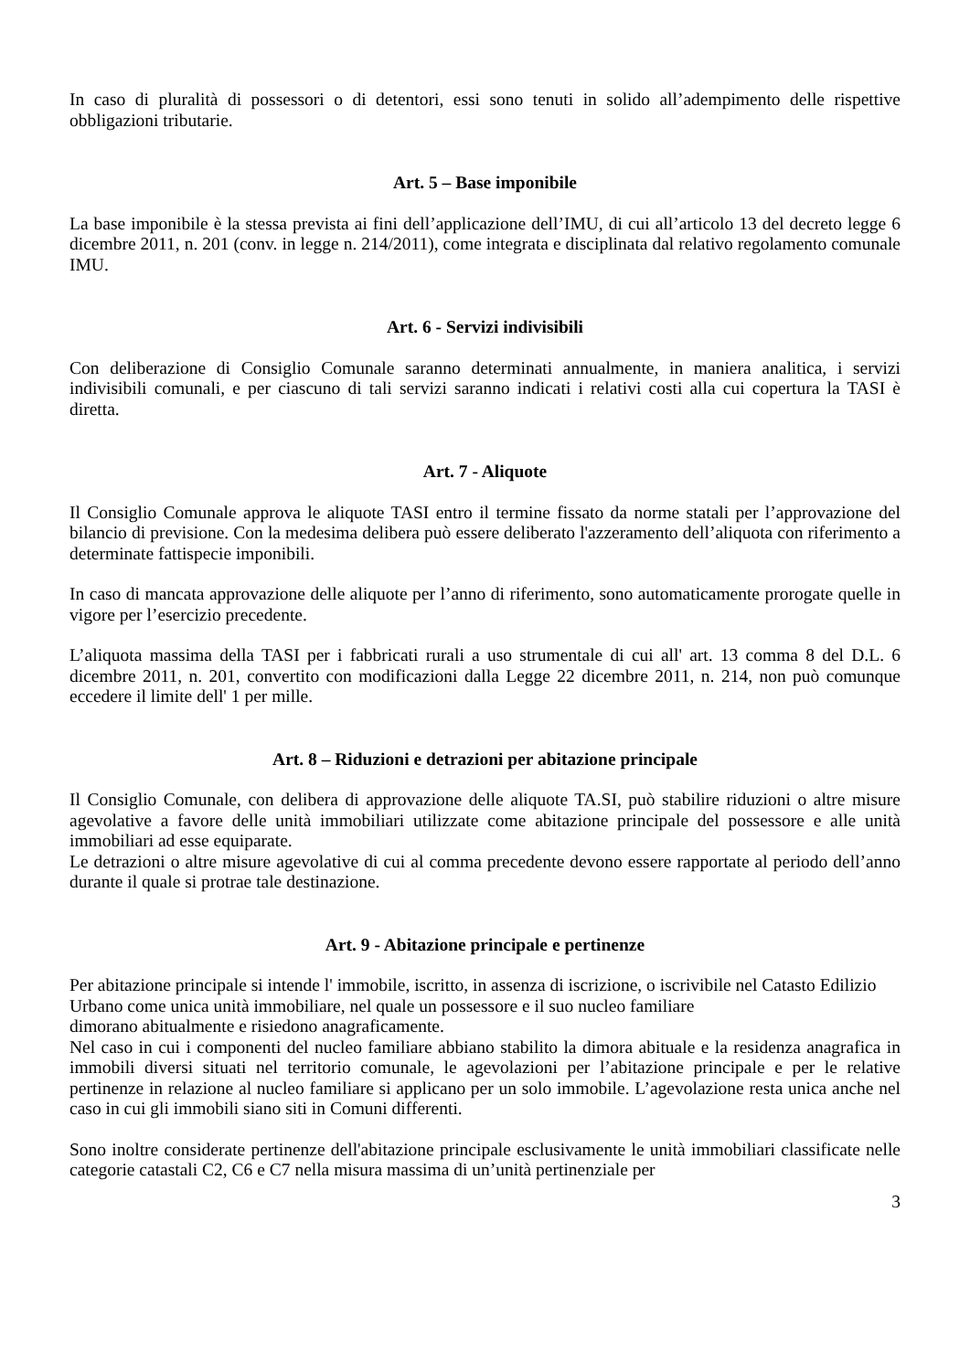In caso di pluralità di possessori o di detentori, essi sono tenuti in solido all’adempimento delle rispettive obbligazioni tributarie.
Art. 5 – Base imponibile
La base imponibile è la stessa prevista ai fini dell’applicazione dell’IMU, di cui all’articolo 13 del decreto legge 6 dicembre 2011, n. 201 (conv. in legge n. 214/2011), come integrata e disciplinata dal relativo regolamento comunale IMU.
Art. 6 - Servizi indivisibili
Con deliberazione di Consiglio Comunale saranno determinati annualmente, in maniera analitica, i servizi indivisibili comunali, e per ciascuno di tali servizi saranno indicati i relativi costi alla cui copertura la TASI è diretta.
Art. 7 - Aliquote
Il Consiglio Comunale approva le aliquote TASI entro il termine fissato da norme statali per l’approvazione del bilancio di previsione. Con la medesima delibera può essere deliberato l'azzeramento dell’aliquota con riferimento a determinate fattispecie imponibili.
In caso di mancata approvazione delle aliquote per l’anno di riferimento, sono automaticamente prorogate quelle in vigore per l’esercizio precedente.
L’aliquota massima della TASI per i fabbricati rurali a uso strumentale di cui all' art. 13 comma 8 del D.L. 6 dicembre 2011, n. 201, convertito con modificazioni dalla Legge 22 dicembre 2011, n. 214, non può comunque eccedere il limite dell' 1 per mille.
Art. 8 – Riduzioni e detrazioni per abitazione principale
Il Consiglio Comunale, con delibera di approvazione delle aliquote TA.SI, può stabilire riduzioni o altre misure agevolative a favore delle unità immobiliari utilizzate come abitazione principale del possessore e alle unità immobiliari ad esse equiparate.
Le detrazioni o altre misure agevolative di cui al comma precedente devono essere rapportate al periodo dell’anno durante il quale si protrae tale destinazione.
Art. 9 - Abitazione principale e pertinenze
Per abitazione principale si intende l' immobile, iscritto, in assenza di iscrizione, o iscrivibile nel Catasto Edilizio Urbano come unica unità immobiliare, nel quale un possessore e il suo nucleo familiare
dimorano abitualmente e risiedono anagraficamente.
Nel caso in cui i componenti del nucleo familiare abbiano stabilito la dimora abituale e la residenza anagrafica in immobili diversi situati nel territorio comunale, le agevolazioni per l’abitazione principale e per le relative pertinenze in relazione al nucleo familiare si applicano per un solo immobile. L’agevolazione resta unica anche nel caso in cui gli immobili siano siti in Comuni differenti.
Sono inoltre considerate pertinenze dell'abitazione principale esclusivamente le unità immobiliari classificate nelle categorie catastali C2, C6 e C7 nella misura massima di un’unità pertinenziale per
3